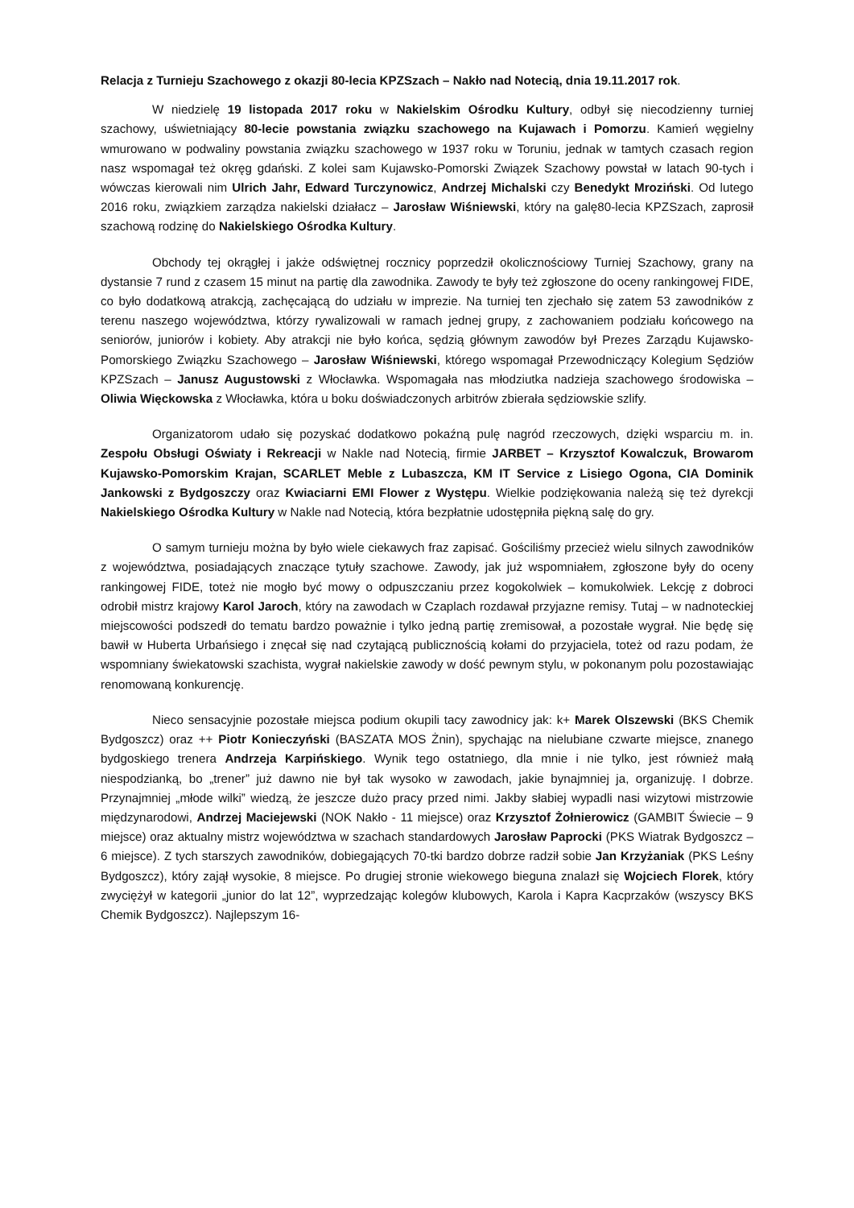Relacja z Turnieju Szachowego z okazji 80-lecia KPZSzach – Nakło nad Notecią, dnia 19.11.2017 rok.
W niedzielę 19 listopada 2017 roku w Nakielskim Ośrodku Kultury, odbył się niecodzienny turniej szachowy, uświetniający 80-lecie powstania związku szachowego na Kujawach i Pomorzu. Kamień węgielny wmurowano w podwaliny powstania związku szachowego w 1937 roku w Toruniu, jednak w tamtych czasach region nasz wspomagał też okręg gdański. Z kolei sam Kujawsko-Pomorski Związek Szachowy powstał w latach 90-tych i wówczas kierowali nim Ulrich Jahr, Edward Turczynowicz, Andrzej Michalski czy Benedykt Mroziński. Od lutego 2016 roku, związkiem zarządza nakielski działacz – Jarosław Wiśniewski, który na galę80-lecia KPZSzach, zaprosił szachową rodzinę do Nakielskiego Ośrodka Kultury.
Obchody tej okrągłej i jakże odświętnej rocznicy poprzedził okolicznościowy Turniej Szachowy, grany na dystansie 7 rund z czasem 15 minut na partię dla zawodnika. Zawody te były też zgłoszone do oceny rankingowej FIDE, co było dodatkową atrakcją, zachęcającą do udziału w imprezie. Na turniej ten zjechało się zatem 53 zawodników z terenu naszego województwa, którzy rywalizowali w ramach jednej grupy, z zachowaniem podziału końcowego na seniorów, juniorów i kobiety. Aby atrakcji nie było końca, sędzią głównym zawodów był Prezes Zarządu Kujawsko-Pomorskiego Związku Szachowego – Jarosław Wiśniewski, którego wspomagał Przewodniczący Kolegium Sędziów KPZSzach – Janusz Augustowski z Włocławka. Wspomagała nas młodziutka nadzieja szachowego środowiska – Oliwia Więckowska z Włocławka, która u boku doświadczonych arbitrów zbierała sędziowskie szlify.
Organizatorom udało się pozyskać dodatkowo pokaźną pulę nagród rzeczowych, dzięki wsparciu m. in. Zespołu Obsługi Oświaty i Rekreacji w Nakle nad Notecią, firmie JARBET – Krzysztof Kowalczuk, Browarom Kujawsko-Pomorskim Krajan, SCARLET Meble z Lubaszcza, KM IT Service z Lisiego Ogona, CIA Dominik Jankowski z Bydgoszczy oraz Kwiaciarni EMI Flower z Występu. Wielkie podziękowania należą się też dyrekcji Nakielskiego Ośrodka Kultury w Nakle nad Notecią, która bezpłatnie udostępniła piękną salę do gry.
O samym turnieju można by było wiele ciekawych fraz zapisać. Gościliśmy przecież wielu silnych zawodników z województwa, posiadających znaczące tytuły szachowe. Zawody, jak już wspomniałem, zgłoszone były do oceny rankingowej FIDE, toteż nie mogło być mowy o odpuszczaniu przez kogokolwiek – komukolwiek. Lekcję z dobroci odrobił mistrz krajowy Karol Jaroch, który na zawodach w Czaplach rozdawał przyjazne remisy. Tutaj – w nadnoteckiej miejscowości podszedł do tematu bardzo poważnie i tylko jedną partię zremisował, a pozostałe wygrał. Nie będę się bawił w Huberta Urbańsiego i znęcał się nad czytającą publicznością kołami do przyjaciela, toteż od razu podam, że wspomniany świekatowski szachista, wygrał nakielskie zawody w dość pewnym stylu, w pokonanym polu pozostawiając renomowaną konkurencję.
Nieco sensacyjnie pozostałe miejsca podium okupili tacy zawodnicy jak: k+ Marek Olszewski (BKS Chemik Bydgoszcz) oraz ++ Piotr Konieczyński (BASZATA MOS Żnin), spychając na nielubiane czwarte miejsce, znanego bydgoskiego trenera Andrzeja Karpińskiego. Wynik tego ostatniego, dla mnie i nie tylko, jest również małą niespodzianką, bo „trener” już dawno nie był tak wysoko w zawodach, jakie bynajmniej ja, organizuję. I dobrze. Przynajmniej „młode wilki” wiedzą, że jeszcze dużo pracy przed nimi. Jakby słabiej wypadli nasi wizytowi mistrzowie międzynarodowi, Andrzej Maciejewski (NOK Nakło - 11 miejsce) oraz Krzysztof Żołnierowicz (GAMBIT Świecie – 9 miejsce) oraz aktualny mistrz województwa w szachach standardowych Jarosław Paprocki (PKS Wiatrak Bydgoszcz – 6 miejsce). Z tych starszych zawodników, dobiegających 70-tki bardzo dobrze radził sobie Jan Krzyżaniak (PKS Leśny Bydgoszcz), który zajął wysokie, 8 miejsce. Po drugiej stronie wiekowego bieguna znalazł się Wojciech Florek, który zwyciężył w kategorii „junior do lat 12”, wyprzedzając kolegów klubowych, Karola i Kapra Kacprzaków (wszyscy BKS Chemik Bydgoszcz). Najlepszym 16-